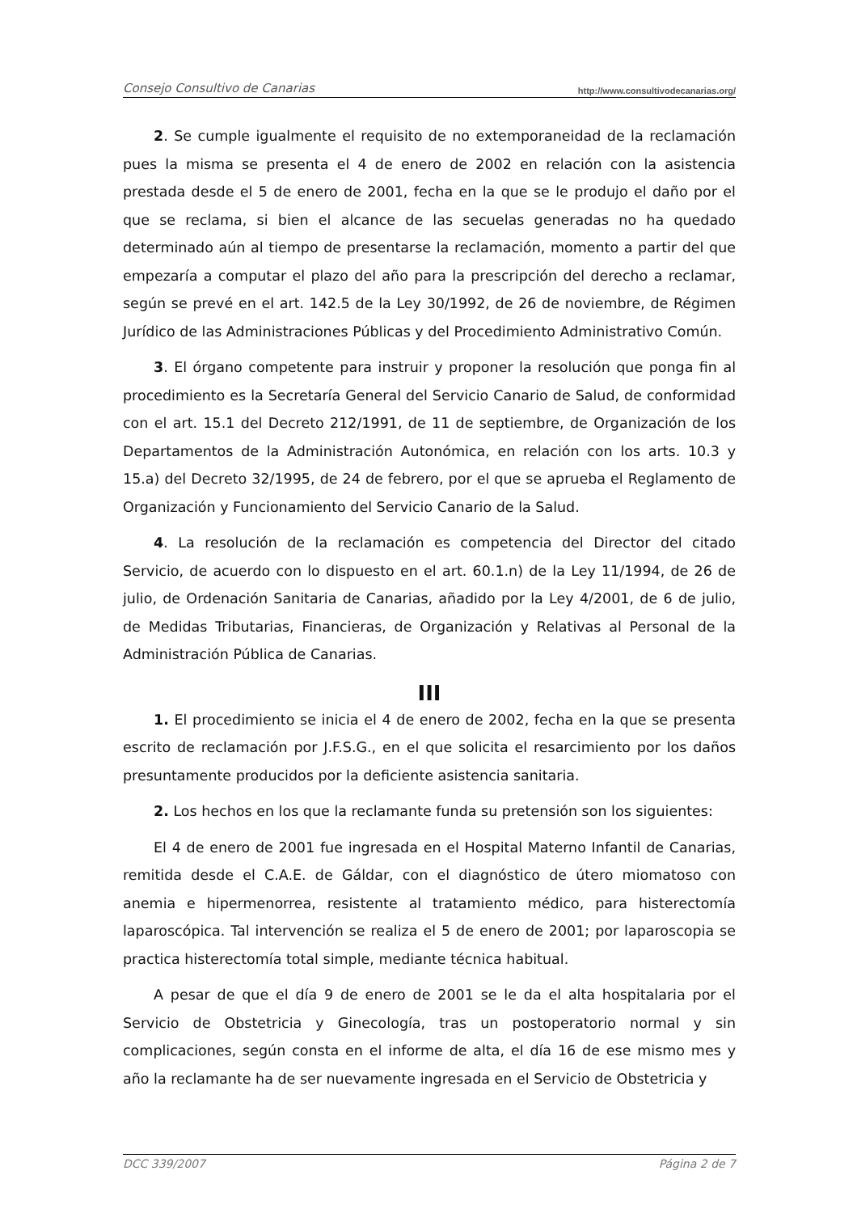Consejo Consultivo de Canarias http://www.consultivodecanarias.org/
2. Se cumple igualmente el requisito de no extemporaneidad de la reclamación pues la misma se presenta el 4 de enero de 2002 en relación con la asistencia prestada desde el 5 de enero de 2001, fecha en la que se le produjo el daño por el que se reclama, si bien el alcance de las secuelas generadas no ha quedado determinado aún al tiempo de presentarse la reclamación, momento a partir del que empezaría a computar el plazo del año para la prescripción del derecho a reclamar, según se prevé en el art. 142.5 de la Ley 30/1992, de 26 de noviembre, de Régimen Jurídico de las Administraciones Públicas y del Procedimiento Administrativo Común.
3. El órgano competente para instruir y proponer la resolución que ponga fin al procedimiento es la Secretaría General del Servicio Canario de Salud, de conformidad con el art. 15.1 del Decreto 212/1991, de 11 de septiembre, de Organización de los Departamentos de la Administración Autonómica, en relación con los arts. 10.3 y 15.a) del Decreto 32/1995, de 24 de febrero, por el que se aprueba el Reglamento de Organización y Funcionamiento del Servicio Canario de la Salud.
4. La resolución de la reclamación es competencia del Director del citado Servicio, de acuerdo con lo dispuesto en el art. 60.1.n) de la Ley 11/1994, de 26 de julio, de Ordenación Sanitaria de Canarias, añadido por la Ley 4/2001, de 6 de julio, de Medidas Tributarias, Financieras, de Organización y Relativas al Personal de la Administración Pública de Canarias.
III
1. El procedimiento se inicia el 4 de enero de 2002, fecha en la que se presenta escrito de reclamación por J.F.S.G., en el que solicita el resarcimiento por los daños presuntamente producidos por la deficiente asistencia sanitaria.
2. Los hechos en los que la reclamante funda su pretensión son los siguientes:
El 4 de enero de 2001 fue ingresada en el Hospital Materno Infantil de Canarias, remitida desde el C.A.E. de Gáldar, con el diagnóstico de útero miomatoso con anemia e hipermenorrea, resistente al tratamiento médico, para histerectomía laparoscópica. Tal intervención se realiza el 5 de enero de 2001; por laparoscopia se practica histerectomía total simple, mediante técnica habitual.
A pesar de que el día 9 de enero de 2001 se le da el alta hospitalaria por el Servicio de Obstetricia y Ginecología, tras un postoperatorio normal y sin complicaciones, según consta en el informe de alta, el día 16 de ese mismo mes y año la reclamante ha de ser nuevamente ingresada en el Servicio de Obstetricia y
DCC 339/2007 Página 2 de 7